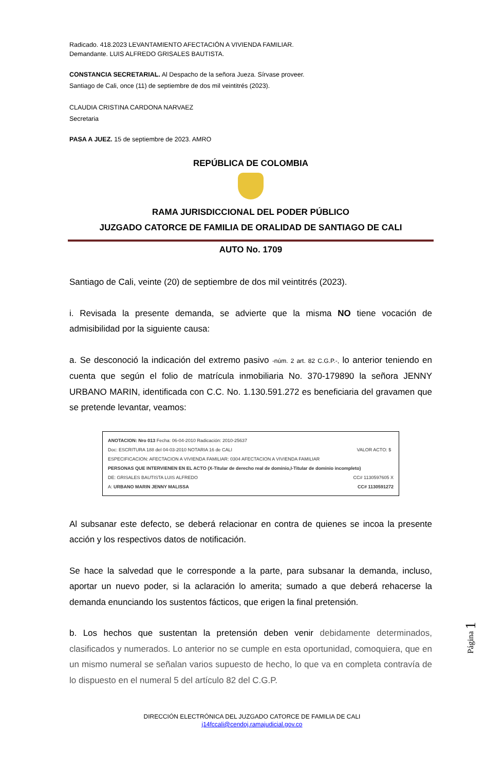Radicado. 418.2023 LEVANTAMIENTO AFECTACIÓN A VIVIENDA FAMILIAR.
Demandante. LUIS ALFREDO GRISALES BAUTISTA.
CONSTANCIA SECRETARIAL. Al Despacho de la señora Jueza. Sírvase proveer.
Santiago de Cali, once (11) de septiembre de dos mil veintitrés (2023).
CLAUDIA CRISTINA CARDONA NARVAEZ
Secretaria
PASA A JUEZ. 15 de septiembre de 2023. AMRO
REPÚBLICA DE COLOMBIA
RAMA JURISDICCIONAL DEL PODER PÚBLICO
JUZGADO CATORCE DE FAMILIA DE ORALIDAD DE SANTIAGO DE CALI
AUTO No. 1709
Santiago de Cali, veinte (20) de septiembre de dos mil veintitrés (2023).
i. Revisada la presente demanda, se advierte que la misma NO tiene vocación de admisibilidad por la siguiente causa:
a. Se desconoció la indicación del extremo pasivo -núm. 2 art. 82 C.G.P.-, lo anterior teniendo en cuenta que según el folio de matrícula inmobiliaria No. 370-179890 la señora JENNY URBANO MARIN, identificada con C.C. No. 1.130.591.272 es beneficiaria del gravamen que se pretende levantar, veamos:
ANOTACION: Nro 013 Fecha: 06-04-2010 Radicación: 2010-25637
Doc: ESCRITURA 188 del 04-03-2010 NOTARIA 16 de CALI VALOR ACTO: $
ESPECIFICACION: AFECTACION A VIVIENDA FAMILIAR: 0304 AFECTACION A VIVIENDA FAMILIAR
PERSONAS QUE INTERVIENEN EN EL ACTO (X-Titular de derecho real de dominio,I-Titular de dominio incompleto)
DE: GRISALES BAUTISTA LUIS ALFREDO CC# 1130597605 X
A: URBANO MARIN JENNY MALISSA CC# 1130591272
Al subsanar este defecto, se deberá relacionar en contra de quienes se incoa la presente acción y los respectivos datos de notificación.
Se hace la salvedad que le corresponde a la parte, para subsanar la demanda, incluso, aportar un nuevo poder, si la aclaración lo amerita; sumado a que deberá rehacerse la demanda enunciando los sustentos fácticos, que erigen la final pretensión.
b. Los hechos que sustentan la pretensión deben venir debidamente determinados, clasificados y numerados. Lo anterior no se cumple en esta oportunidad, comoquiera, que en un mismo numeral se señalan varios supuesto de hecho, lo que va en completa contravía de lo dispuesto en el numeral 5 del artículo 82 del C.G.P.
Página 1
DIRECCIÓN ELECTRÓNICA DEL JUZGADO CATORCE DE FAMILIA DE CALI
j14fccali@cendoj.ramajudicial.gov.co